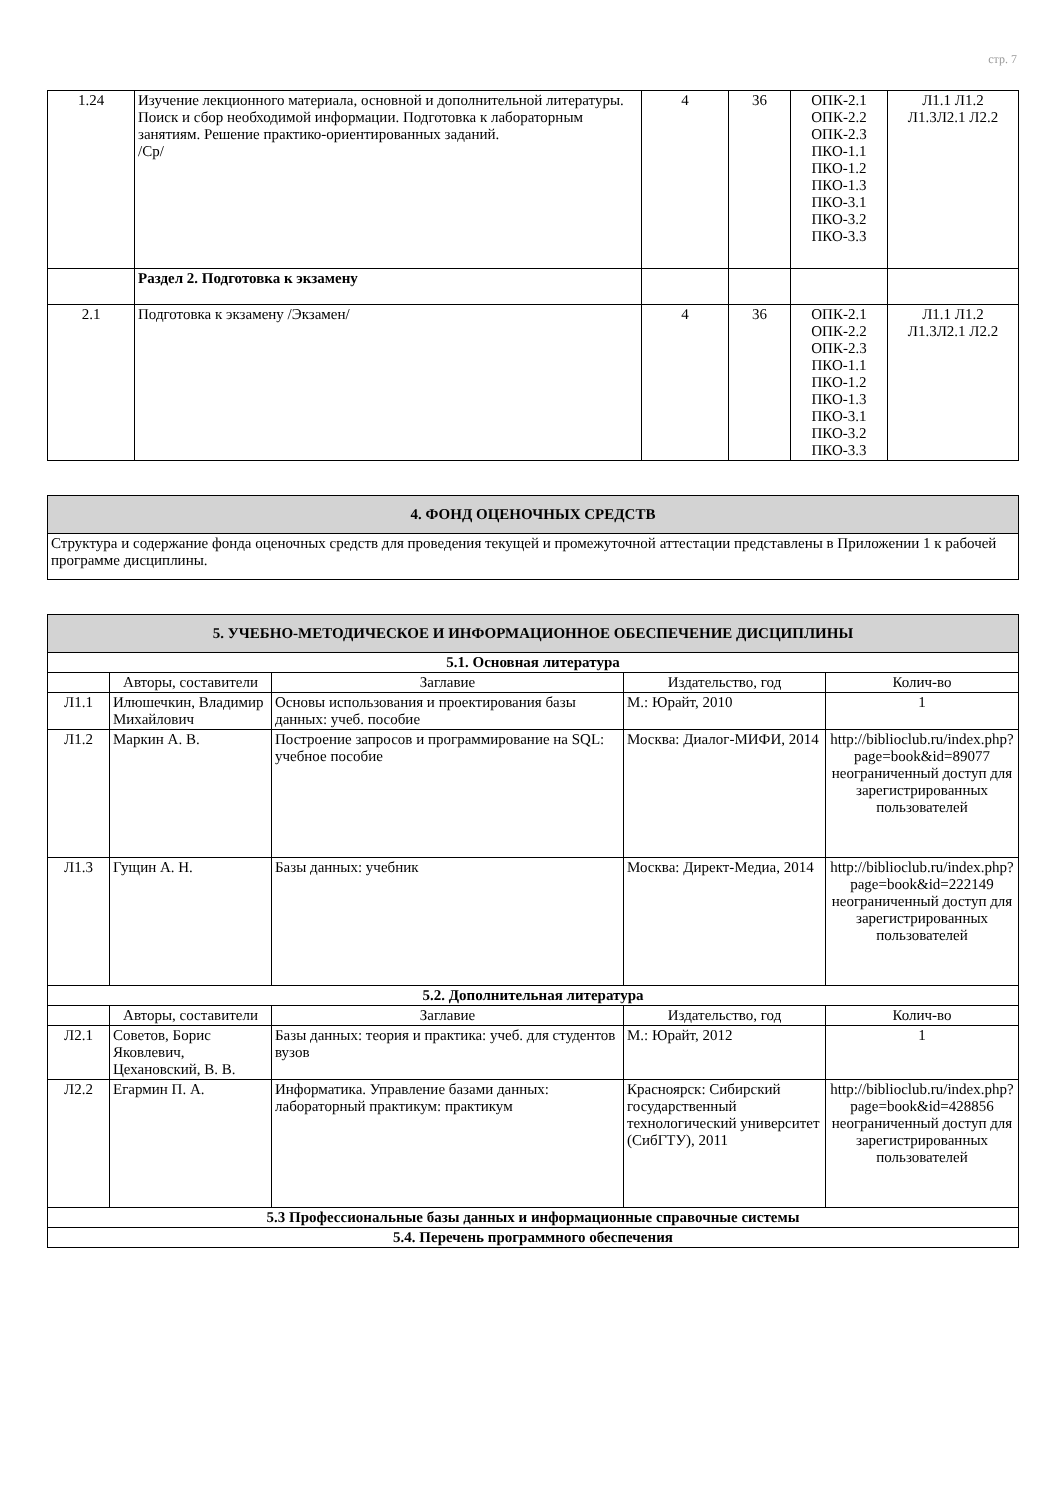стр. 7
| 1.24 | Изучение лекционного материала, основной и дополнительной литературы. Поиск и сбор необходимой информации. Подготовка к лабораторным занятиям. Решение практико-ориентированных заданий. /Ср/ | 4 | 36 | ОПК-2.1 ОПК-2.2 ОПК-2.3 ПКО-1.1 ПКО-1.2 ПКО-1.3 ПКО-3.1 ПКО-3.2 ПКО-3.3 | Л1.1 Л1.2 Л1.3Л2.1 Л2.2 |
| | Раздел 2. Подготовка к экзамену | | | | |
| 2.1 | Подготовка к экзамену /Экзамен/ | 4 | 36 | ОПК-2.1 ОПК-2.2 ОПК-2.3 ПКО-1.1 ПКО-1.2 ПКО-1.3 ПКО-3.1 ПКО-3.2 ПКО-3.3 | Л1.1 Л1.2 Л1.3Л2.1 Л2.2 |
| 4. ФОНД ОЦЕНОЧНЫХ СРЕДСТВ |
| Структура и содержание фонда оценочных средств для проведения текущей и промежуточной аттестации представлены в Приложении 1 к рабочей программе дисциплины. |
| 5. УЧЕБНО-МЕТОДИЧЕСКОЕ И ИНФОРМАЦИОННОЕ ОБЕСПЕЧЕНИЕ ДИСЦИПЛИНЫ | | | | |
| 5.1. Основная литература | | | | |
| | Авторы, составители | Заглавие | Издательство, год | Колич-во |
| Л1.1 | Илюшечкин, Владимир Михайлович | Основы использования и проектирования базы данных: учеб. пособие | М.: Юрайт, 2010 | 1 |
| Л1.2 | Маркин А. В. | Построение запросов и программирование на SQL: учебное пособие | Москва: Диалог-МИФИ, 2014 | http://biblioclub.ru/index.php?page=book&id=89077 неограниченный доступ для зарегистрированных пользователей |
| Л1.3 | Гущин А. Н. | Базы данных: учебник | Москва: Директ-Медиа, 2014 | http://biblioclub.ru/index.php?page=book&id=222149 неограниченный доступ для зарегистрированных пользователей |
| 5.2. Дополнительная литература | | | | |
| | Авторы, составители | Заглавие | Издательство, год | Колич-во |
| Л2.1 | Советов, Борис Яковлевич, Цехановский, В. В. | Базы данных: теория и практика: учеб. для студентов вузов | М.: Юрайт, 2012 | 1 |
| Л2.2 | Егармин П. А. | Информатика. Управление базами данных: лабораторный практикум: практикум | Красноярск: Сибирский государственный технологический университет (СибГТУ), 2011 | http://biblioclub.ru/index.php?page=book&id=428856 неограниченный доступ для зарегистрированных пользователей |
| 5.3 Профессиональные базы данных и информационные справочные системы | | | | |
| 5.4. Перечень программного обеспечения | | | | |